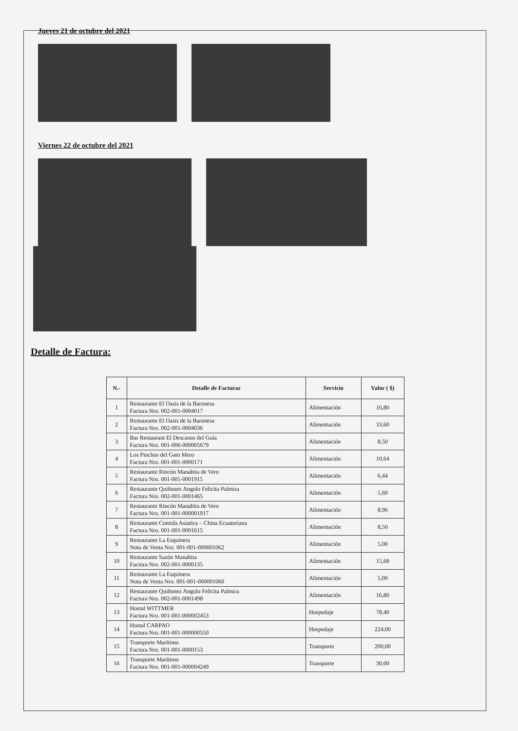Jueves 21 de octubre del 2021
Viernes 22 de octubre del 2021
Detalle de Factura:
| N.- | Detalle de Facturas | Servicio | Valor ( $) |
| --- | --- | --- | --- |
| 1 | Restaurante El Oasis de la Baronesa Factura Nro. 002-001-0004017 | Alimentación | 16,80 |
| 2 | Restaurante El Oasis de la Baronesa Factura Nro. 002-001-0004036 | Alimentación | 33,60 |
| 3 | Bar Restaurant El Descanso del Guía Factura Nro. 001-006-000005679 | Alimentación | 8,50 |
| 4 | Los Pinchos del Gato Mero Factura Nro. 001-001-0000171 | Alimentación | 10,64 |
| 5 | Restaurante Rincón Manabita de Vero Factura Nro. 001-001-0001915 | Alimentación | 6,44 |
| 6 | Restaurante Quiñonez Angulo Felicita Palmira Factura Nro. 002-001-0001465 | Alimentación | 5,60 |
| 7 | Restaurante Rincón Manabita de Vero Factura Nro. 001-001-000001917 | Alimentación | 8,96 |
| 8 | Restaurante Comida Asiatica – China Ecuatoriana Factura Nro. 001-001-0001615 | Alimentación | 8,50 |
| 9 | Restaurante La Esquinera Nota de Venta Nro. 001-001-000001062 | Alimentación | 5,00 |
| 10 | Restaurante Sazón Manabita Factura Nro. 002-001-0000135 | Alimentación | 15,68 |
| 11 | Restaurante La Esquinera Nota de Venta Nro. 001-001-000001060 | Alimentación | 5,00 |
| 12 | Restaurante Quiñonez Angulo Felicita Palmira Factura Nro. 002-001-0001498 | Alimentación | 16,80 |
| 13 | Hostal WITTMER Factura Nro. 001-001-000002453 | Hospedaje | 78,40 |
| 14 | Hostal CARPAO Factura Nro. 001-001-000000550 | Hospedaje | 224,00 |
| 15 | Transporte Marítimo Factura Nro. 001-001-0000153 | Transporte | 200,00 |
| 16 | Transporte Marítimo Factura Nro. 001-001-000004249 | Transporte | 30,00 |